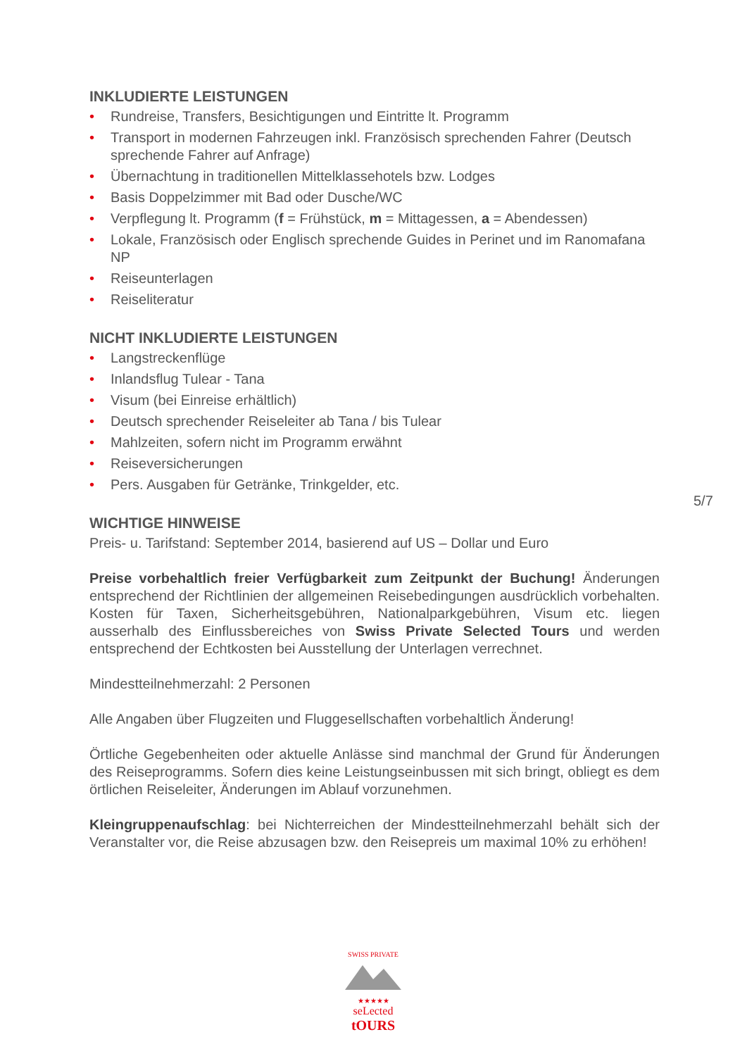INKLUDIERTE LEISTUNGEN
• Rundreise, Transfers, Besichtigungen und Eintritte lt. Programm
• Transport in modernen Fahrzeugen inkl. Französisch sprechenden Fahrer (Deutsch sprechende Fahrer auf Anfrage)
• Übernachtung in traditionellen Mittelklassehotels bzw. Lodges
• Basis Doppelzimmer mit Bad oder Dusche/WC
• Verpflegung lt. Programm (f = Frühstück, m = Mittagessen, a = Abendessen)
• Lokale, Französisch oder Englisch sprechende Guides in Perinet und im Ranomafana NP
• Reiseunterlagen
• Reiseliteratur
NICHT INKLUDIERTE LEISTUNGEN
• Langstreckenflüge
• Inlandsflug Tulear - Tana
• Visum (bei Einreise erhältlich)
• Deutsch sprechender Reiseleiter ab Tana / bis Tulear
• Mahlzeiten, sofern nicht im Programm erwähnt
• Reiseversicherungen
• Pers. Ausgaben für Getränke, Trinkgelder, etc.
WICHTIGE HINWEISE
Preis- u. Tarifstand: September 2014, basierend auf US – Dollar und Euro
Preise vorbehaltlich freier Verfügbarkeit zum Zeitpunkt der Buchung! Änderungen entsprechend der Richtlinien der allgemeinen Reisebedingungen ausdrücklich vorbehalten. Kosten für Taxen, Sicherheitsgebühren, Nationalparkgebühren, Visum etc. liegen ausserhalb des Einflussbereiches von Swiss Private Selected Tours und werden entsprechend der Echtkosten bei Ausstellung der Unterlagen verrechnet.
Mindestteilnehmerzahl: 2 Personen
Alle Angaben über Flugzeiten und Fluggesellschaften vorbehaltlich Änderung!
Örtliche Gegebenheiten oder aktuelle Anlässe sind manchmal der Grund für Änderungen des Reiseprogramms. Sofern dies keine Leistungseinbussen mit sich bringt, obliegt es dem örtlichen Reiseleiter, Änderungen im Ablauf vorzunehmen.
Kleingruppenaufschlag: bei Nichterreichen der Mindestteilnehmerzahl behält sich der Veranstalter vor, die Reise abzusagen bzw. den Reisepreis um maximal 10% zu erhöhen!
5/7
SWISS PRIVATE
★★★★★
seLected
tOURS